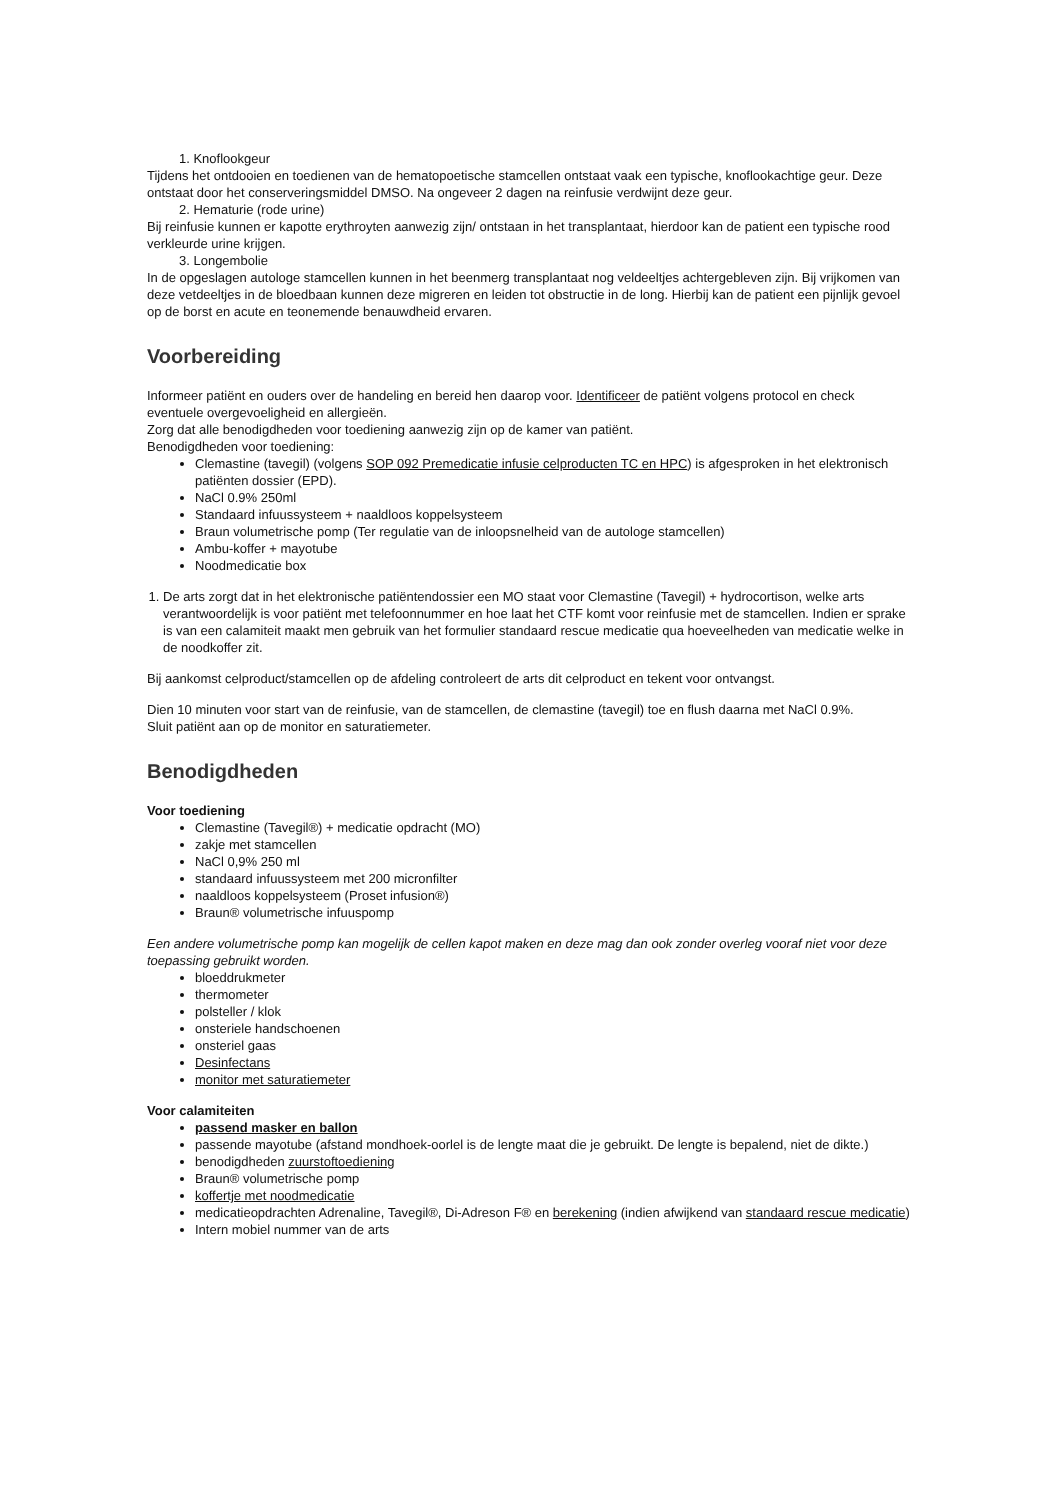1. Knoflookgeur
Tijdens het ontdooien en toedienen van de hematopoetische stamcellen ontstaat vaak een typische, knoflookachtige geur. Deze ontstaat door het conserveringsmiddel DMSO. Na ongeveer 2 dagen na reinfusie verdwijnt deze geur.
2. Hematurie (rode urine)
Bij reinfusie kunnen er kapotte erythroyten aanwezig zijn/ ontstaan in het transplantaat, hierdoor kan de patient een typische rood verkleurde urine krijgen.
3. Longembolie
In de opgeslagen autologe stamcellen kunnen in het beenmerg transplantaat nog veldeeltjes achtergebleven zijn. Bij vrijkomen van deze vetdeeltjes in de bloedbaan kunnen deze migreren en leiden tot obstructie in de long. Hierbij kan de patient een pijnlijk gevoel op de borst en acute en teonemende benauwdheid ervaren.
Voorbereiding
Informeer patiënt en ouders over de handeling en bereid hen daarop voor. Identificeer de patiënt volgens protocol en check eventuele overgevoeligheid en allergieën.
Zorg dat alle benodigdheden voor toediening aanwezig zijn op de kamer van patiënt.
Benodigdheden voor toediening:
Clemastine (tavegil) (volgens SOP 092 Premedicatie infusie celproducten TC en HPC) is afgesproken in het elektronisch patiënten dossier (EPD).
NaCl 0.9% 250ml
Standaard infuussysteem + naaldloos koppelsysteem
Braun volumetrische pomp (Ter regulatie van de inloopsnelheid van de autologe stamcellen)
Ambu-koffer + mayotube
Noodmedicatie box
1. De arts zorgt dat in het elektronische patiëntendossier een MO staat voor Clemastine (Tavegil) + hydrocortison, welke arts verantwoordelijk is voor patiënt met telefoonnummer en hoe laat het CTF komt voor reinfusie met de stamcellen. Indien er sprake is van een calamiteit maakt men gebruik van het formulier standaard rescue medicatie qua hoeveelheden van medicatie welke in de noodkoffer zit.
Bij aankomst celproduct/stamcellen op de afdeling controleert de arts dit celproduct en tekent voor ontvangst.
Dien 10 minuten voor start van de reinfusie, van de stamcellen, de clemastine (tavegil) toe en flush daarna met NaCl 0.9%.
Sluit patiënt aan op de monitor en saturatiemeter.
Benodigdheden
Voor toediening
Clemastine (Tavegil®) + medicatie opdracht (MO)
zakje met stamcellen
NaCl 0,9% 250 ml
standaard infuussysteem met 200 micronfilter
naaldloos koppelsysteem (Proset infusion®)
Braun® volumetrische infuuspomp
Een andere volumetrische pomp kan mogelijk de cellen kapot maken en deze mag dan ook zonder overleg vooraf niet voor deze toepassing gebruikt worden.
bloeddrukmeter
thermometer
polsteller / klok
onsteriele handschoenen
onsteriel gaas
Desinfectans
monitor met saturatiemeter
Voor calamiteiten
passend masker en ballon
passende mayotube (afstand mondhoek-oorlel is de lengte maat die je gebruikt. De lengte is bepalend, niet de dikte.)
benodigdheden zuurstoftoediening
Braun® volumetrische pomp
koffertje met noodmedicatie
medicatieopdrachten Adrenaline, Tavegil®, Di-Adreson F® en berekening (indien afwijkend van standaard rescue medicatie)
Intern mobiel nummer van de arts